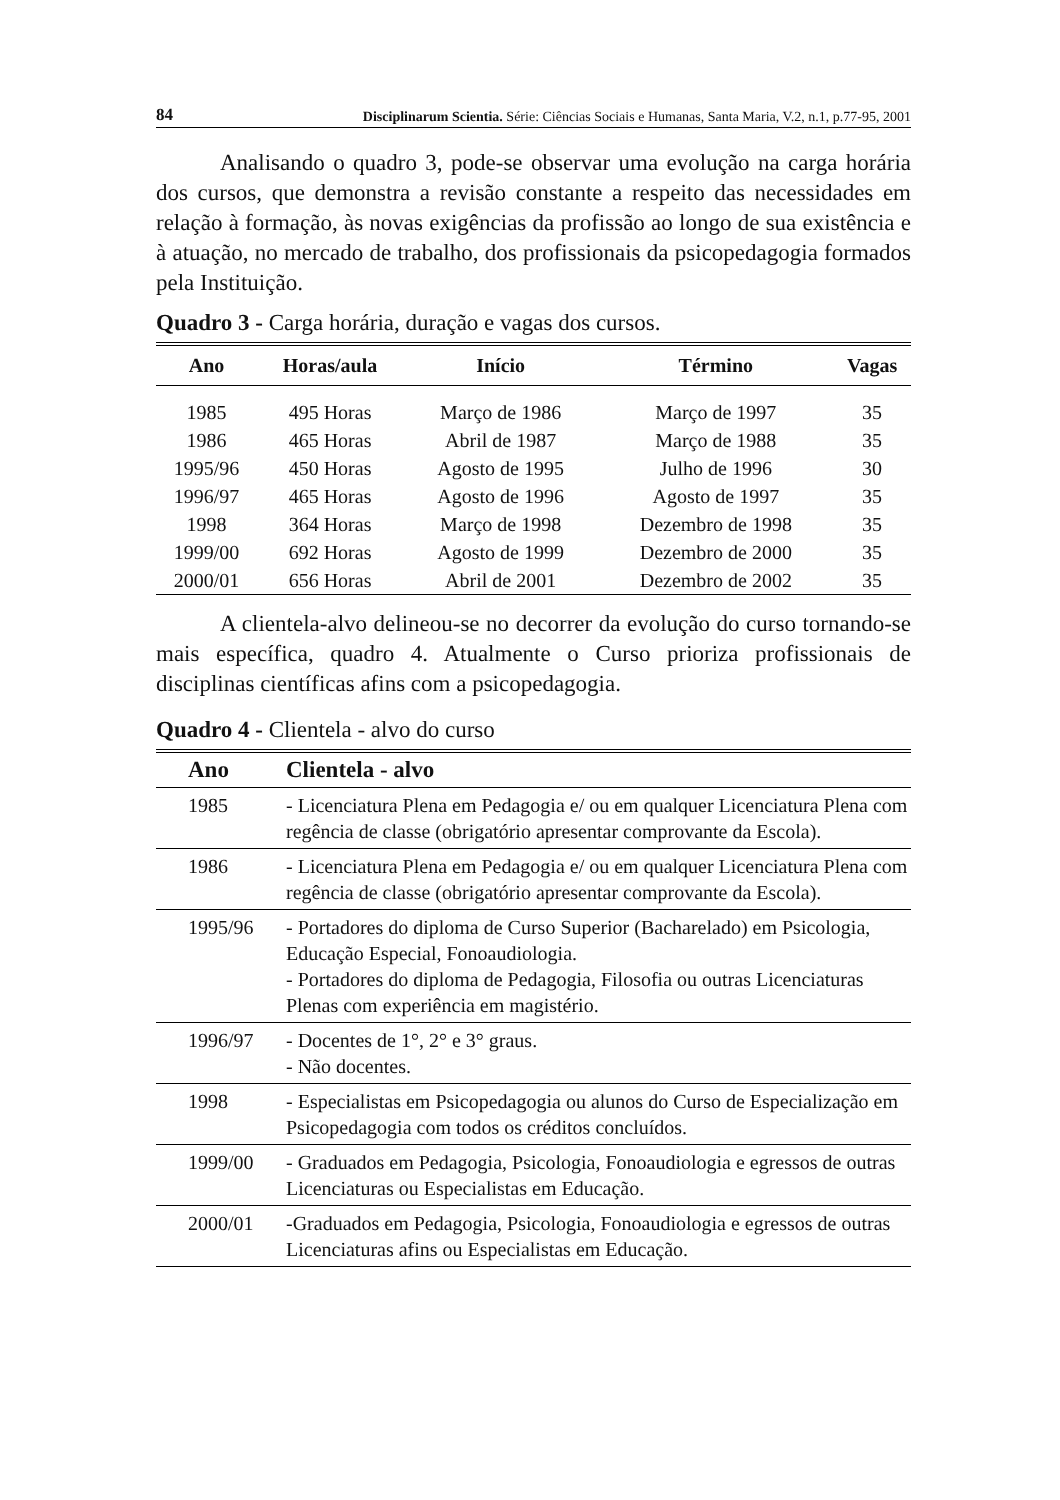84 Disciplinarum Scientia. Série: Ciências Sociais e Humanas, Santa Maria, V.2, n.1, p.77-95, 2001
Analisando o quadro 3, pode-se observar uma evolução na carga horária dos cursos, que demonstra a revisão constante a respeito das necessidades em relação à formação, às novas exigências da profissão ao longo de sua existência e à atuação, no mercado de trabalho, dos profissionais da psicopedagogia formados pela Instituição.
Quadro 3 - Carga horária, duração e vagas dos cursos.
| Ano | Horas/aula | Início | Término | Vagas |
| --- | --- | --- | --- | --- |
| 1985 | 495 Horas | Março de 1986 | Março de 1997 | 35 |
| 1986 | 465 Horas | Abril de 1987 | Março de 1988 | 35 |
| 1995/96 | 450 Horas | Agosto de 1995 | Julho de 1996 | 30 |
| 1996/97 | 465 Horas | Agosto de 1996 | Agosto de 1997 | 35 |
| 1998 | 364 Horas | Março de 1998 | Dezembro de 1998 | 35 |
| 1999/00 | 692 Horas | Agosto de 1999 | Dezembro de 2000 | 35 |
| 2000/01 | 656 Horas | Abril de 2001 | Dezembro de 2002 | 35 |
A clientela-alvo delineou-se no decorrer da evolução do curso tornando-se mais específica, quadro 4. Atualmente o Curso prioriza profissionais de disciplinas científicas afins com a psicopedagogia.
Quadro 4 - Clientela - alvo do curso
| Ano | Clientela - alvo |
| --- | --- |
| 1985 | - Licenciatura Plena em Pedagogia e/ ou em qualquer Licenciatura Plena com regência de classe (obrigatório apresentar comprovante da Escola). |
| 1986 | - Licenciatura Plena em Pedagogia e/ ou em qualquer Licenciatura Plena com regência de classe (obrigatório apresentar comprovante da Escola). |
| 1995/96 | - Portadores do diploma de Curso Superior (Bacharelado) em Psicologia, Educação Especial, Fonoaudiologia. - Portadores do diploma de Pedagogia, Filosofia ou outras Licenciaturas Plenas com experiência em magistério. |
| 1996/97 | - Docentes de 1°, 2° e 3° graus. - Não docentes. |
| 1998 | - Especialistas em Psicopedagogia ou alunos do Curso de Especialização em Psicopedagogia com todos os créditos concluídos. |
| 1999/00 | - Graduados em Pedagogia, Psicologia, Fonoaudiologia e egressos de outras Licenciaturas ou Especialistas em Educação. |
| 2000/01 | -Graduados em Pedagogia, Psicologia, Fonoaudiologia e egressos de outras Licenciaturas afins ou Especialistas em Educação. |